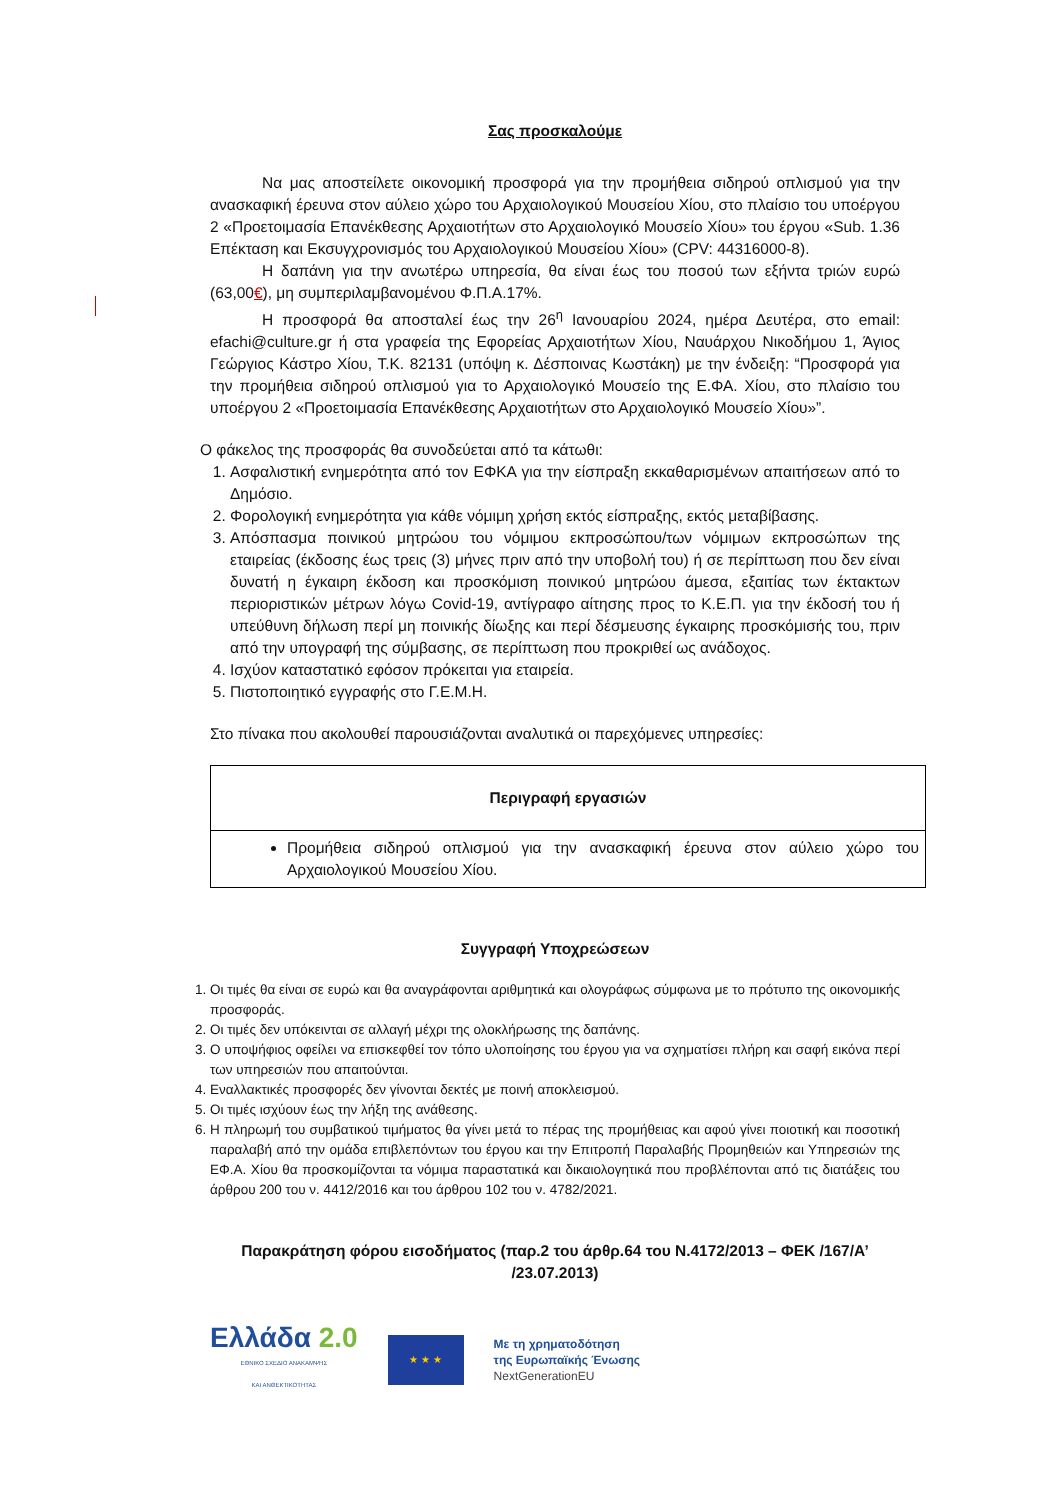Σας προσκαλούμε
Να μας αποστείλετε οικονομική προσφορά για την προμήθεια σιδηρού οπλισμού για την ανασκαφική έρευνα στον αύλειο χώρο του Αρχαιολογικού Μουσείου Χίου, στο πλαίσιο του υποέργου 2 «Προετοιμασία Επανέκθεσης Αρχαιοτήτων στο Αρχαιολογικό Μουσείο Χίου» του έργου «Sub. 1.36 Επέκταση και Εκσυγχρονισμός του Αρχαιολογικού Μουσείου Χίου» (CPV: 44316000-8).
Η δαπάνη για την ανωτέρω υπηρεσία, θα είναι έως του ποσού των εξήντα τριών ευρώ (63,00€), μη συμπεριλαμβανομένου Φ.Π.Α.17%.
Η προσφορά θα αποσταλεί έως την 26<sup>η</sup> Ιανουαρίου 2024, ημέρα Δευτέρα, στο email: efachi@culture.gr ή στα γραφεία της Εφορείας Αρχαιοτήτων Χίου, Ναυάρχου Νικοδήμου 1, Άγιος Γεώργιος Κάστρο Χίου, Τ.Κ. 82131 (υπόψη κ. Δέσποινας Κωστάκη) με την ένδειξη: “Προσφορά για την προμήθεια σιδηρού οπλισμού για το Αρχαιολογικό Μουσείο της Ε.ΦΑ. Χίου, στο πλαίσιο του υποέργου 2 «Προετοιμασία Επανέκθεσης Αρχαιοτήτων στο Αρχαιολογικό Μουσείο Χίου»”.
Ο φάκελος της προσφοράς θα συνοδεύεται από τα κάτωθι:
1. Ασφαλιστική ενημερότητα από τον ΕΦΚΑ για την είσπραξη εκκαθαρισμένων απαιτήσεων από το Δημόσιο.
2. Φορολογική ενημερότητα για κάθε νόμιμη χρήση εκτός είσπραξης, εκτός μεταβίβασης.
3. Απόσπασμα ποινικού μητρώου του νόμιμου εκπροσώπου/των νόμιμων εκπροσώπων της εταιρείας (έκδοσης έως τρεις (3) μήνες πριν από την υποβολή του) ή σε περίπτωση που δεν είναι δυνατή η έγκαιρη έκδοση και προσκόμιση ποινικού μητρώου άμεσα, εξαιτίας των έκτακτων περιοριστικών μέτρων λόγω Covid-19, αντίγραφο αίτησης προς το Κ.Ε.Π. για την έκδοσή του ή υπεύθυνη δήλωση περί μη ποινικής δίωξης και περί δέσμευσης έγκαιρης προσκόμισής του, πριν από την υπογραφή της σύμβασης, σε περίπτωση που προκριθεί ως ανάδοχος.
4. Ισχύον καταστατικό εφόσον πρόκειται για εταιρεία.
5. Πιστοποιητικό εγγραφής στο Γ.Ε.Μ.Η.
Στο πίνακα που ακολουθεί παρουσιάζονται αναλυτικά οι παρεχόμενες υπηρεσίες:
| Περιγραφή εργασιών |
| --- |
| Προμήθεια σιδηρού οπλισμού για την ανασκαφική έρευνα στον αύλειο χώρο του Αρχαιολογικού Μουσείου Χίου. |
Συγγραφή Υποχρεώσεων
1. Οι τιμές θα είναι σε ευρώ και θα αναγράφονται αριθμητικά και ολογράφως σύμφωνα με το πρότυπο της οικονομικής προσφοράς.
2. Οι τιμές δεν υπόκεινται σε αλλαγή μέχρι της ολοκλήρωσης της δαπάνης.
3. Ο υποψήφιος οφείλει να επισκεφθεί τον τόπο υλοποίησης του έργου για να σχηματίσει πλήρη και σαφή εικόνα περί των υπηρεσιών που απαιτούνται.
4. Εναλλακτικές προσφορές δεν γίνονται δεκτές με ποινή αποκλεισμού.
5. Οι τιμές ισχύουν έως την λήξη της ανάθεσης.
6. Η πληρωμή του συμβατικού τιμήματος θα γίνει μετά το πέρας της προμήθειας και αφού γίνει ποιοτική και ποσοτική παραλαβή από την ομάδα επιβλεπόντων του έργου και την Επιτροπή Παραλαβής Προμηθειών και Υπηρεσιών της ΕΦ.Α. Χίου θα προσκομίζονται τα νόμιμα παραστατικά και δικαιολογητικά που προβλέπονται από τις διατάξεις του άρθρου 200 του ν. 4412/2016 και του άρθρου 102 του ν. 4782/2021.
Παρακράτηση φόρου εισοδήματος (παρ.2 του άρθρ.64 του Ν.4172/2013 – ΦΕΚ /167/Α’ /23.07.2013)
Ελλάδα 2.0
ΕΘΝΙΚΟ ΣΧΕΔΙΟ ΑΝΑΚΑΜΨΗΣ
ΚΑΙ ΑΝΘΕΚΤΙΚΟΤΗΤΑΣ
★ ★ ★
Με τη χρηματοδότηση
της Ευρωπαϊκής Ένωσης
NextGenerationEU